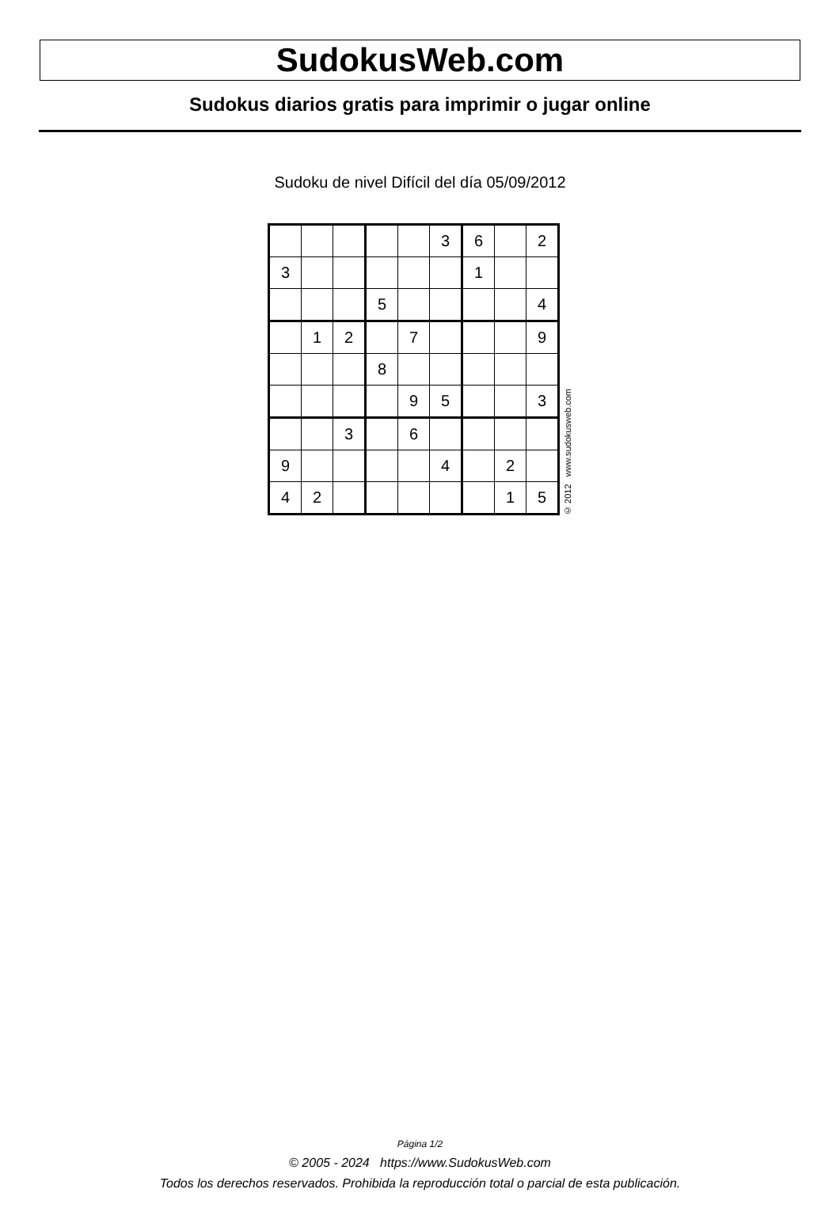SudokusWeb.com
Sudokus diarios gratis para imprimir o jugar online
Sudoku de nivel Difícil del día 05/09/2012
| | | | | | 3 | 6 | | 2 |
| 3 | | | | | | 1 | | |
| | | | 5 | | | | | 4 |
| | 1 | 2 | | 7 | | | | 9 |
| | | | 8 | | | | | |
| | | | | 9 | 5 | | | 3 |
| | | 3 | | 6 | | | | |
| 9 | | | | | 4 | | 2 | |
| 4 | 2 | | | | | | 1 | 5 |
© 2012 www.sudokusweb.com
Página 1/2
© 2005 - 2024 https://www.SudokusWeb.com
Todos los derechos reservados. Prohibida la reproducción total o parcial de esta publicación.